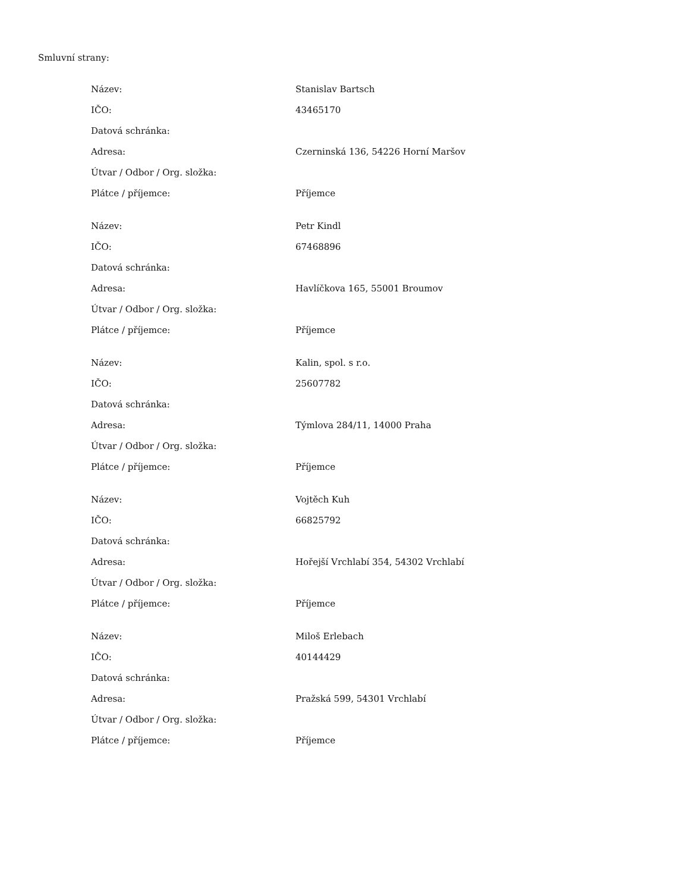Smluvní strany:
| Název: | Stanislav Bartsch |
| IČO: | 43465170 |
| Datová schránka: | |
| Adresa: | Czerninská 136, 54226 Horní Maršov |
| Útvar / Odbor / Org. složka: | |
| Plátce / příjemce: | Příjemce |
| Název: | Petr Kindl |
| IČO: | 67468896 |
| Datová schránka: | |
| Adresa: | Havlíčkova 165, 55001 Broumov |
| Útvar / Odbor / Org. složka: | |
| Plátce / příjemce: | Příjemce |
| Název: | Kalin, spol. s r.o. |
| IČO: | 25607782 |
| Datová schránka: | |
| Adresa: | Týmlova 284/11, 14000 Praha |
| Útvar / Odbor / Org. složka: | |
| Plátce / příjemce: | Příjemce |
| Název: | Vojtěch Kuh |
| IČO: | 66825792 |
| Datová schránka: | |
| Adresa: | Hořejší Vrchlabí 354, 54302 Vrchlabí |
| Útvar / Odbor / Org. složka: | |
| Plátce / příjemce: | Příjemce |
| Název: | Miloš Erlebach |
| IČO: | 40144429 |
| Datová schránka: | |
| Adresa: | Pražská 599, 54301 Vrchlabí |
| Útvar / Odbor / Org. složka: | |
| Plátce / příjemce: | Příjemce |